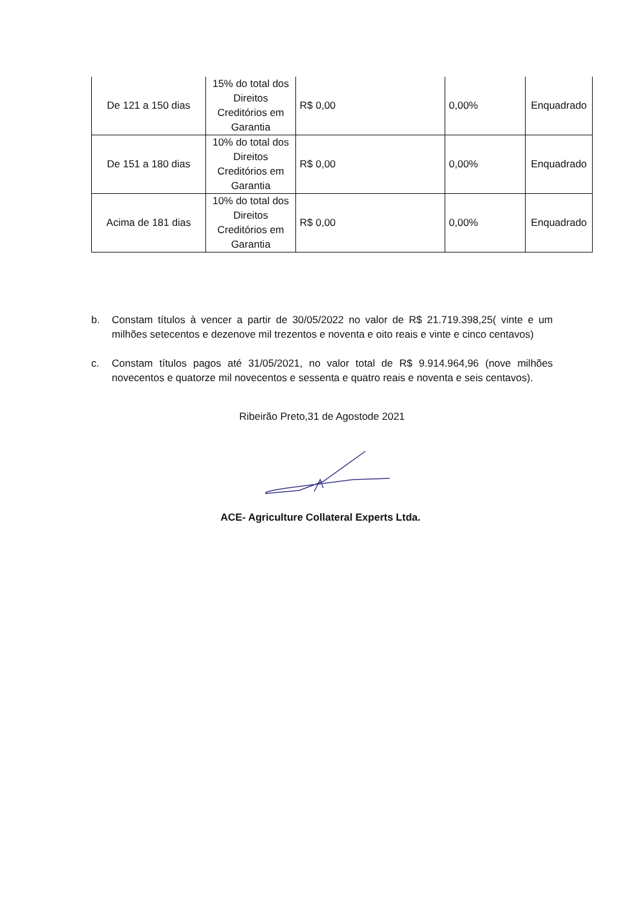| De 121 a 150 dias | 15% do total dos Direitos Creditórios em Garantia | R$ 0,00 | 0,00% | Enquadrado |
| De 151 a 180 dias | 10% do total dos Direitos Creditórios em Garantia | R$ 0,00 | 0,00% | Enquadrado |
| Acima de 181 dias | 10% do total dos Direitos Creditórios em Garantia | R$ 0,00 | 0,00% | Enquadrado |
b. Constam títulos à vencer a partir de 30/05/2022 no valor de R$ 21.719.398,25( vinte e um milhões setecentos e dezenove mil trezentos e noventa e oito reais e vinte e cinco centavos)
c. Constam títulos pagos até 31/05/2021, no valor total de R$ 9.914.964,96 (nove milhões novecentos e quatorze mil novecentos e sessenta e quatro reais e noventa e seis centavos).
Ribeirão Preto,31 de Agostode 2021
ACE- Agriculture Collateral Experts Ltda.